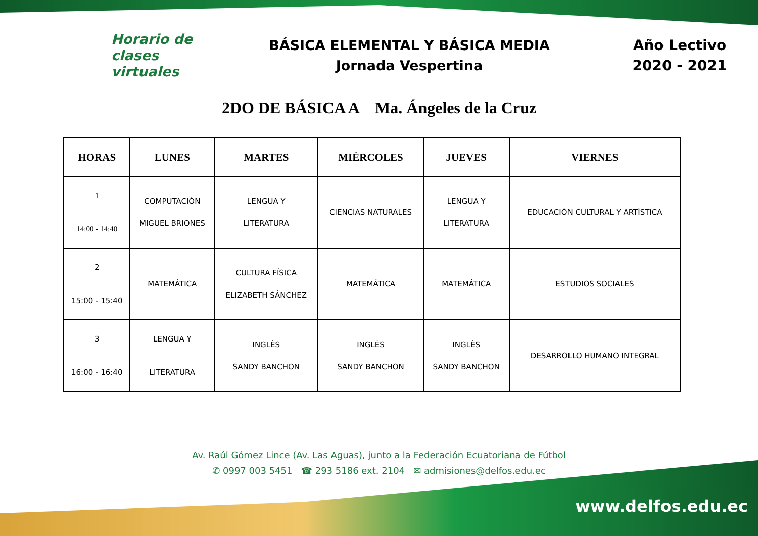Horario de
clases virtuales
BÁSICA ELEMENTAL Y BÁSICA MEDIA
Jornada Vespertina
Año Lectivo
2020 - 2021
2DO DE BÁSICA A Ma. Ángeles de la Cruz
| HORAS | LUNES | MARTES | MIÉRCOLES | JUEVES | VIERNES |
| --- | --- | --- | --- | --- | --- |
| 1 14:00 - 14:40 | COMPUTACIÓN MIGUEL BRIONES | LENGUA Y LITERATURA | CIENCIAS NATURALES | LENGUA Y LITERATURA | EDUCACIÓN CULTURAL Y ARTÍSTICA |
| 2 15:00 - 15:40 | MATEMÁTICA | CULTURA FÍSICA ELIZABETH SÁNCHEZ | MATEMÁTICA | MATEMÁTICA | ESTUDIOS SOCIALES |
| 3 16:00 - 16:40 | LENGUA Y LITERATURA | INGLÉS SANDY BANCHON | INGLÉS SANDY BANCHON | INGLÉS SANDY BANCHON | DESARROLLO HUMANO INTEGRAL |
Av. Raúl Gómez Lince (Av. Las Aguas), junto a la Federación Ecuatoriana de Fútbol
✆ 0997 003 5451 ☎ 293 5186 ext. 2104 ✉ admisiones@delfos.edu.ec
www.delfos.edu.ec